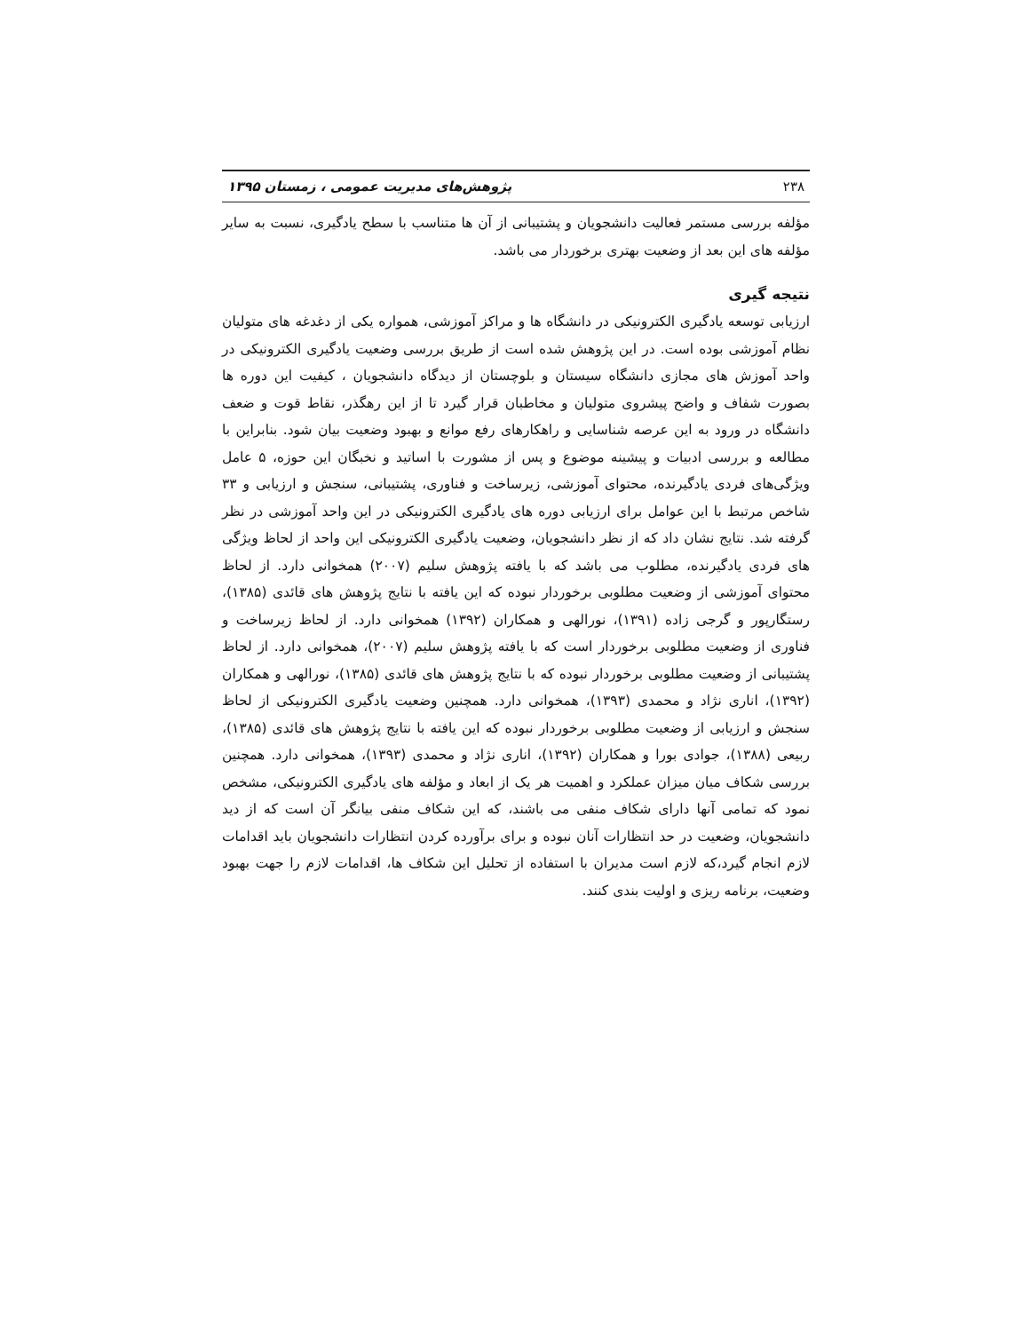۲۳۸ پژوهش‌های مدیریت عمومی ، زمستان ۱۳۹۵
مؤلفه بررسی مستمر فعالیت دانشجویان و پشتیبانی از آن ها متناسب با سطح یادگیری، نسبت به سایر مؤلفه های این بعد از وضعیت بهتری برخوردار می باشد.
نتیجه گیری
ارزیابی توسعه یادگیری الکترونیکی در دانشگاه ها و مراکز آموزشی، همواره یکی از دغدغه های متولیان نظام آموزشی بوده است. در این پژوهش شده است از طریق بررسی وضعیت یادگیری الکترونیکی در واحد آموزش های مجازی دانشگاه سیستان و بلوچستان از دیدگاه دانشجویان ، کیفیت این دوره ها بصورت شفاف و واضح پیشروی متولیان و مخاطبان قرار گیرد تا از این رهگذر، نقاط قوت و ضعف دانشگاه در ورود به این عرصه شناسایی و راهکارهای رفع موانع و بهبود وضعیت بیان شود. بنابراین با مطالعه و بررسی ادبیات و پیشینه موضوع و پس از مشورت با اساتید و نخبگان این حوزه، ۵ عامل ویژگی‌های فردی یادگیرنده، محتوای آموزشی، زیرساخت و فناوری، پشتیبانی، سنجش و ارزیابی و ۳۳ شاخص مرتبط با این عوامل برای ارزیابی دوره های یادگیری الکترونیکی در این واحد آموزشی در نظر گرفته شد. نتایج نشان داد که از نظر دانشجویان، وضعیت یادگیری الکترونیکی این واحد از لحاظ ویژگی های فردی یادگیرنده، مطلوب می باشد که با یافته پژوهش سلیم (۲۰۰۷) همخوانی دارد. از لحاظ محتوای آموزشی از وضعیت مطلوبی برخوردار نبوده که این یافته با نتایج پژوهش های قائدی (۱۳۸۵)، رستگارپور و گرجی زاده (۱۳۹۱)، نورالهی و همکاران (۱۳۹۲) همخوانی دارد. از لحاظ زیرساخت و فناوری از وضعیت مطلوبی برخوردار است که با یافته پژوهش سلیم (۲۰۰۷)، همخوانی دارد. از لحاظ پشتیبانی از وضعیت مطلوبی برخوردار نبوده که با نتایج پژوهش های قائدی (۱۳۸۵)، نورالهی و همکاران (۱۳۹۲)، اناری نژاد و محمدی (۱۳۹۳)، همخوانی دارد. همچنین وضعیت یادگیری الکترونیکی از لحاظ سنجش و ارزیابی از وضعیت مطلوبی برخوردار نبوده که این یافته با نتایج پژوهش های قائدی (۱۳۸۵)، ربیعی (۱۳۸۸)، جوادی بورا و همکاران (۱۳۹۲)، اناری نژاد و محمدی (۱۳۹۳)، همخوانی دارد. همچنین بررسی شکاف میان میزان عملکرد و اهمیت هر یک از ابعاد و مؤلفه های یادگیری الکترونیکی، مشخص نمود که تمامی آنها دارای شکاف منفی می باشند، که این شکاف منفی بیانگر آن است که از دید دانشجویان، وضعیت در حد انتظارات آنان نبوده و برای برآورده کردن انتظارات دانشجویان باید اقدامات لازم انجام گیرد،که لازم است مدیران با استفاده از تحلیل این شکاف ها، اقدامات لازم را جهت بهبود وضعیت، برنامه ریزی و اولیت بندی کنند.